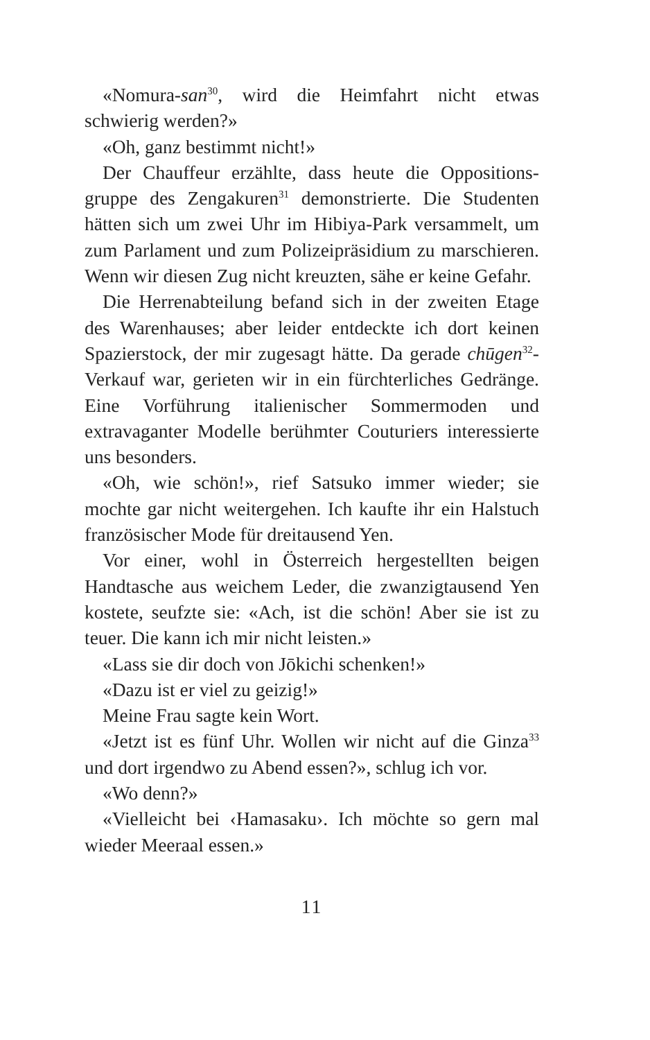«Nomura-san<sup>30</sup>, wird die Heimfahrt nicht etwas schwierig werden?»
«Oh, ganz bestimmt nicht!»
Der Chauffeur erzählte, dass heute die Oppositions­gruppe des Zengakuren<sup>31</sup> demonstrierte. Die Studenten hätten sich um zwei Uhr im Hibiya-Park versammelt, um zum Parlament und zum Polizeipräsidium zu mar­schieren. Wenn wir diesen Zug nicht kreuzten, sähe er keine Gefahr.
Die Herrenabteilung befand sich in der zweiten Eta­ge des Warenhauses; aber leider entdeckte ich dort keinen Spazierstock, der mir zugesagt hätte. Da gerade chūgen<sup>32</sup>-Verkauf war, gerieten wir in ein fürchterliches Gedränge. Eine Vorführung italienischer Sommermo­den und extravaganter Modelle berühmter Couturiers interessierte uns besonders.
«Oh, wie schön!», rief Satsuko immer wieder; sie mochte gar nicht weitergehen. Ich kaufte ihr ein Hals­tuch französischer Mode für dreitausend Yen.
Vor einer, wohl in Österreich hergestellten beigen Handtasche aus weichem Leder, die zwanzigtausend Yen kostete, seufzte sie: «Ach, ist die schön! Aber sie ist zu teuer. Die kann ich mir nicht leisten.»
«Lass sie dir doch von Jōkichi schenken!»
«Dazu ist er viel zu geizig!»
Meine Frau sagte kein Wort.
«Jetzt ist es fünf Uhr. Wollen wir nicht auf die Ginza<sup>33</sup> und dort irgendwo zu Abend essen?», schlug ich vor.
«Wo denn?»
«Vielleicht bei ‹Hamasaku›. Ich möchte so gern mal wieder Meeraal essen.»
11